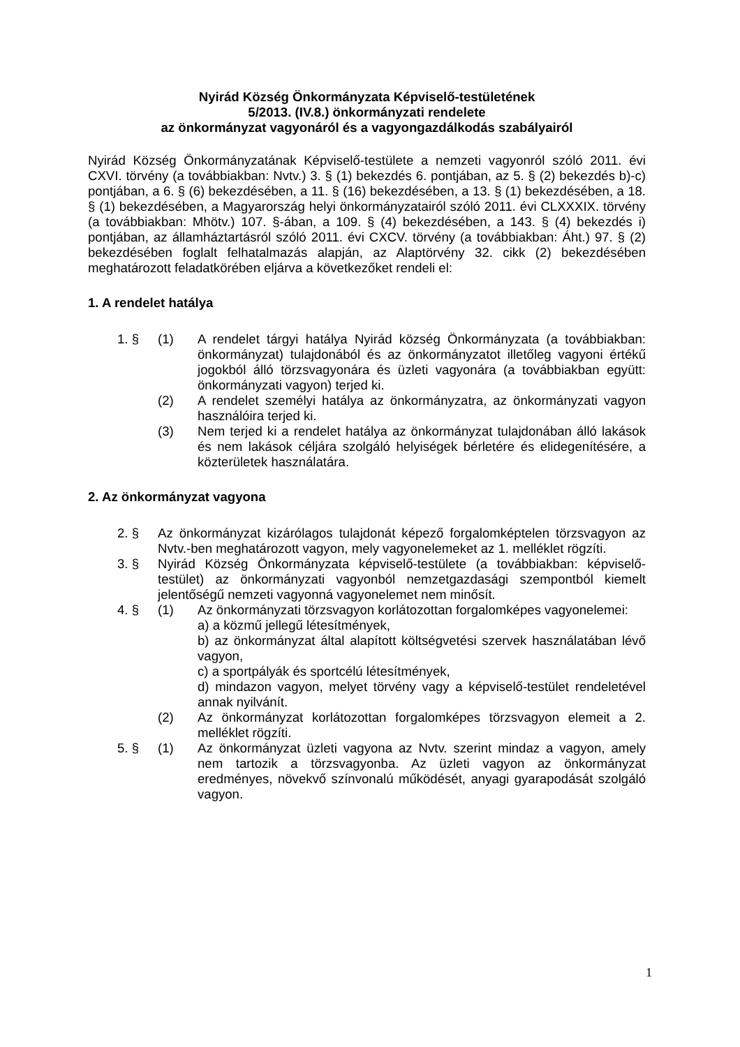Nyirád Község Önkormányzata Képviselő-testületének
5/2013. (IV.8.) önkormányzati rendelete
az önkormányzat vagyonáról és a vagyongazdálkodás szabályairól
Nyirád Község Önkormányzatának Képviselő-testülete a nemzeti vagyonról szóló 2011. évi CXVI. törvény (a továbbiakban: Nvtv.) 3. § (1) bekezdés 6. pontjában, az 5. § (2) bekezdés b)-c) pontjában, a 6. § (6) bekezdésében, a 11. § (16) bekezdésében, a 13. § (1) bekezdésében, a 18. § (1) bekezdésében, a Magyarország helyi önkormányzatairól szóló 2011. évi CLXXXIX. törvény (a továbbiakban: Mhötv.) 107. §-ában, a 109. § (4) bekezdésében, a 143. § (4) bekezdés i) pontjában, az államháztartásról szóló 2011. évi CXCV. törvény (a továbbiakban: Áht.) 97. § (2) bekezdésében foglalt felhatalmazás alapján, az Alaptörvény 32. cikk (2) bekezdésében meghatározott feladatkörében eljárva a következőket rendeli el:
1. A rendelet hatálya
1. § (1) A rendelet tárgyi hatálya Nyirád község Önkormányzata (a továbbiakban: önkormányzat) tulajdonából és az önkormányzatot illetőleg vagyoni értékű jogokból álló törzsvagyonára és üzleti vagyonára (a továbbiakban együtt: önkormányzati vagyon) terjed ki.
(2) A rendelet személyi hatálya az önkormányzatra, az önkormányzati vagyon használóira terjed ki.
(3) Nem terjed ki a rendelet hatálya az önkormányzat tulajdonában álló lakások és nem lakások céljára szolgáló helyiségek bérletére és elidegenítésére, a közterületek használatára.
2. Az önkormányzat vagyona
2. § Az önkormányzat kizárólagos tulajdonát képező forgalomképtelen törzsvagyon az Nvtv.-ben meghatározott vagyon, mely vagyonelemeket az 1. melléklet rögzíti.
3. § Nyirád Község Önkormányzata képviselő-testülete (a továbbiakban: képviselő-testület) az önkormányzati vagyonból nemzetgazdasági szempontból kiemelt jelentőségű nemzeti vagyonná vagyonelemet nem minősít.
4. § (1) Az önkormányzati törzsvagyon korlátozottan forgalomképes vagyonelemei:
a) a közmű jellegű létesítmények,
b) az önkormányzat által alapított költségvetési szervek használatában lévő vagyon,
c) a sportpályák és sportcélú létesítmények,
d) mindazon vagyon, melyet törvény vagy a képviselő-testület rendeletével annak nyilvánít.
(2) Az önkormányzat korlátozottan forgalomképes törzsvagyon elemeit a 2. melléklet rögzíti.
5. § (1) Az önkormányzat üzleti vagyona az Nvtv. szerint mindaz a vagyon, amely nem tartozik a törzsvagyonba. Az üzleti vagyon az önkormányzat eredményes, növekvő színvonalú működését, anyagi gyarapodását szolgáló vagyon.
1